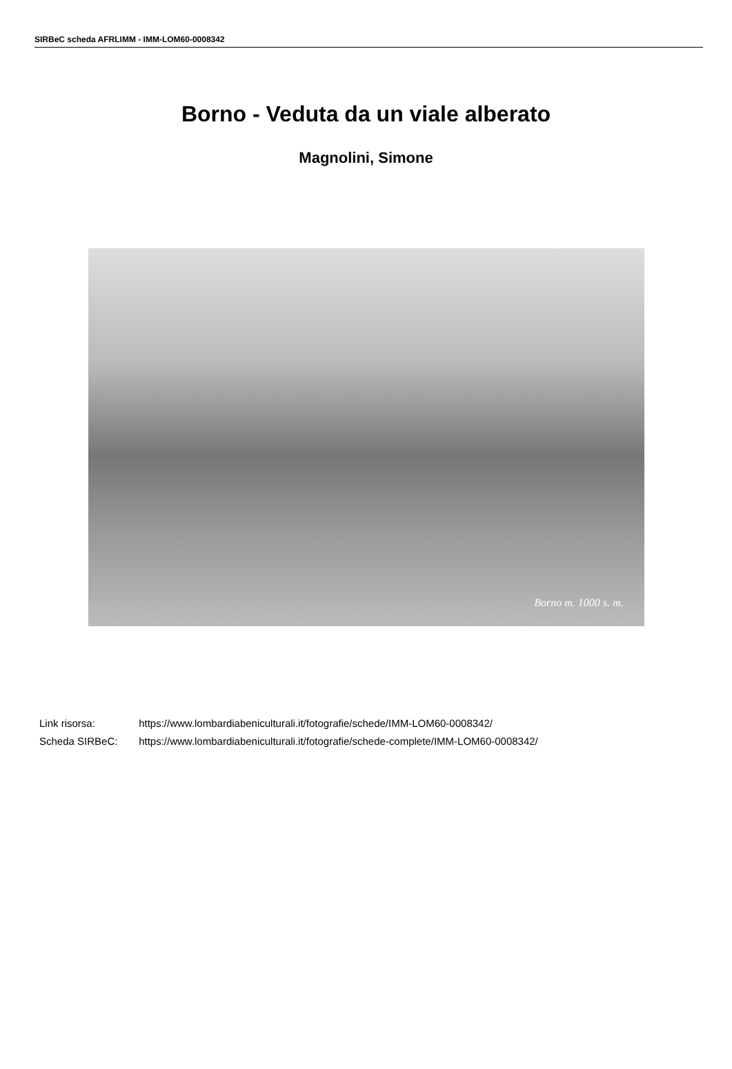SIRBeC scheda AFRLIMM - IMM-LOM60-0008342
Borno - Veduta da un viale alberato
Magnolini, Simone
Borno m. 1000 s. m.
Link risorsa: https://www.lombardiabeniculturali.it/fotografie/schede/IMM-LOM60-0008342/
Scheda SIRBeC: https://www.lombardiabeniculturali.it/fotografie/schede-complete/IMM-LOM60-0008342/